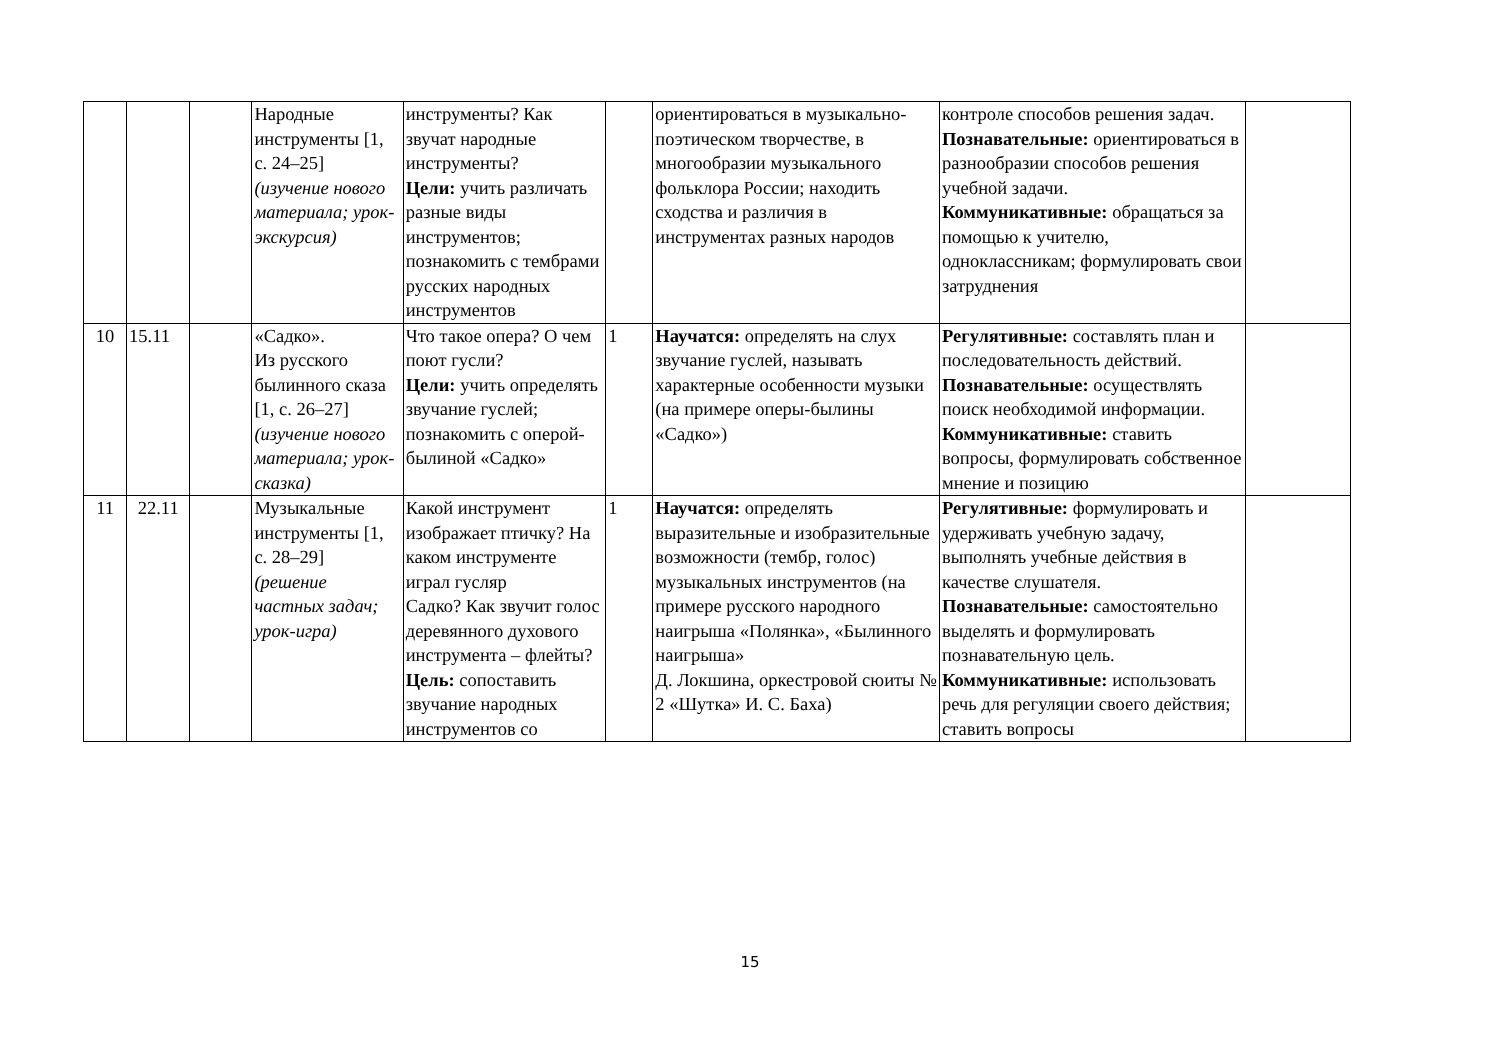| | | | Народные инструменты [1, с. 24–25] (изучение нового материала; урок-экскурсия) | инструменты? Как звучат народные инструменты? Цели: учить различать разные виды инструментов; познакомить с тембрами русских народных инструментов | | ориентироваться в музыкально-поэтическом творчестве, в многообразии музыкального фольклора России; находить сходства и различия в инструментах разных народов | контроле способов решения задач. Познавательные: ориентироваться в разнообразии способов решения учебной задачи. Коммуникативные: обращаться за помощью к учителю, одноклассникам; формулировать свои затруднения | |
| 10 | 15.11 | | «Садко». Из русского былинного сказа [1, с. 26–27] (изучение нового материала; урок-сказка) | Что такое опера? О чем поют гусли? Цели: учить определять звучание гуслей; познакомить с оперой-былиной «Садко» | 1 | Научатся: определять на слух звучание гуслей, называть характерные особенности музыки (на примере оперы-былины «Садко») | Регулятивные: составлять план и последовательность действий. Познавательные: осуществлять поиск необходимой информации. Коммуникативные: ставить вопросы, формулировать собственное мнение и позицию | |
| 11 | 22.11 | | Музыкальные инструменты [1, с. 28–29] (решение частных задач; урок-игра) | Какой инструмент изображает птичку? На каком инструменте играл гусляр Садко? Как звучит голос деревянного духового инструмента – флейты? Цель: сопоставить звучание народных инструментов со | 1 | Научатся: определять выразительные и изобразительные возможности (тембр, голос) музыкальных инструментов (на примере русского народного наигрыша «Полянка», «Былинного наигрыша» Д. Локшина, оркестровой сюиты № 2 «Шутка» И. С. Баха) | Регулятивные: формулировать и удерживать учебную задачу, выполнять учебные действия в качестве слушателя. Познавательные: самостоятельно выделять и формулировать познавательную цель. Коммуникативные: использовать речь для регуляции своего действия; ставить вопросы | |
15